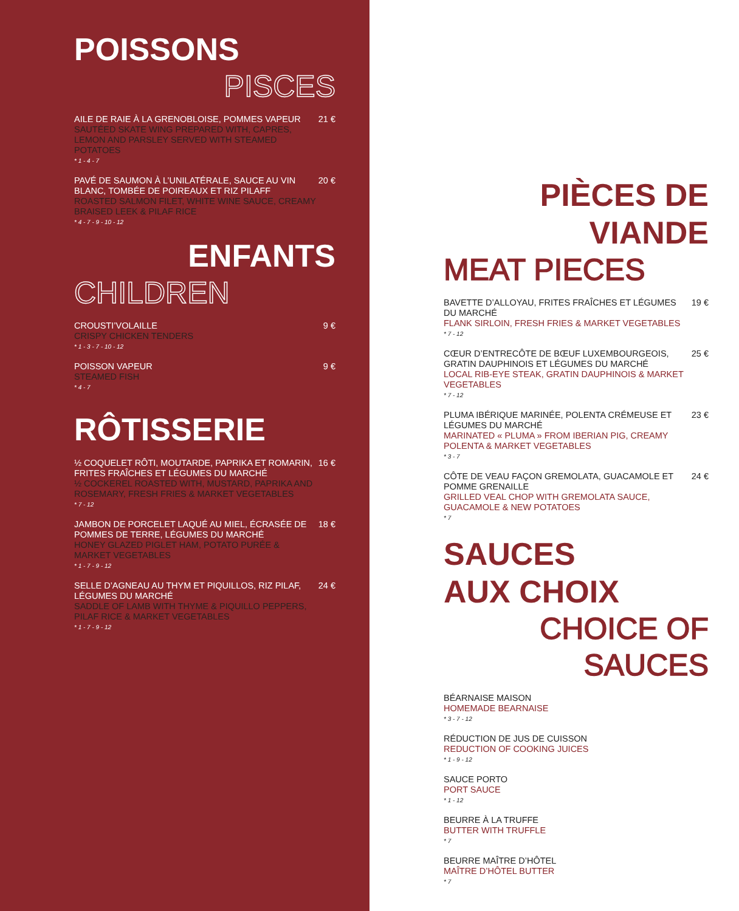POISSONS
PISCES
AILE DE RAIE À LA GRENOBLOISE, POMMES VAPEUR
SAUTÉED SKATE WING PREPARED WITH, CAPRES, LEMON AND PARSLEY SERVED WITH STEAMED POTATOES
* 1 - 4 - 7
21 €
PAVÉ DE SAUMON À L’UNILATÉRALE, SAUCE AU VIN BLANC, TOMBÉE DE POIREAUX ET RIZ PILAFF
ROASTED SALMON FILET, WHITE WINE SAUCE, CREAMY BRAISED LEEK & PILAF RICE
* 4 - 7 - 9 - 10 - 12
20 €
ENFANTS
CHILDREN
CROUSTI’VOLAILLE
CRISPY CHICKEN TENDERS
* 1 - 3 - 7 - 10 - 12
9 €
POISSON VAPEUR
STEAMED FISH
* 4 - 7
9 €
RÔTISSERIE
½ COQUELET RÔTI, MOUTARDE, PAPRIKA ET ROMARIN, FRITES FRAÎCHES ET LÉGUMES DU MARCHÉ
½ COCKEREL ROASTED WITH, MUSTARD, PAPRIKA AND ROSEMARY, FRESH FRIES & MARKET VEGETABLES
* 7 - 12
16 €
JAMBON DE PORCELET LAQUÉ AU MIEL, ÉCRASÉE DE POMMES DE TERRE, LÉGUMES DU MARCHÉ
HONEY GLAZED PIGLET HAM, POTATO PURÉE & MARKET VEGETABLES
* 1 - 7 - 9 - 12
18 €
SELLE D’AGNEAU AU THYM ET PIQUILLOS, RIZ PILAF, LÉGUMES DU MARCHÉ
SADDLE OF LAMB WITH THYME & PIQUILLO PEPPERS, PILAF RICE & MARKET VEGETABLES
* 1 - 7 - 9 - 12
24 €
PIÈCES DE
VIANDE
MEAT PIECES
BAVETTE D’ALLOYAU, FRITES FRAÎCHES ET LÉGUMES DU MARCHÉ
FLANK SIRLOIN, FRESH FRIES & MARKET VEGETABLES
* 7 - 12
19 €
CŒUR D’ENTRECÔTE DE BŒUF LUXEMBOURGEOIS, GRATIN DAUPHINOIS ET LÉGUMES DU MARCHÉ
LOCAL RIB-EYE STEAK, GRATIN DAUPHINOIS & MARKET VEGETABLES
* 7 - 12
25 €
PLUMA IBÉRIQUE MARINÉE, POLENTA CRÉMEUSE ET LÉGUMES DU MARCHÉ
MARINATED « PLUMA » FROM IBERIAN PIG, CREAMY POLENTA & MARKET VEGETABLES
* 3 - 7
23 €
CÔTE DE VEAU FAÇON GREMOLATA, GUACAMOLE ET POMME GRENAILLE
GRILLED VEAL CHOP WITH GREMOLATA SAUCE, GUACAMOLE & NEW POTATOES
* 7
24 €
SAUCES
AUX CHOIX
CHOICE OF
SAUCES
BÉARNAISE MAISON
HOMEMADE BEARNAISE
* 3 - 7 - 12
RÉDUCTION DE JUS DE CUISSON
REDUCTION OF COOKING JUICES
* 1 - 9 - 12
SAUCE PORTO
PORT SAUCE
* 1 - 12
BEURRE À LA TRUFFE
BUTTER WITH TRUFFLE
* 7
BEURRE MAÎTRE D’HÔTEL
MAÎTRE D’HÔTEL BUTTER
* 7